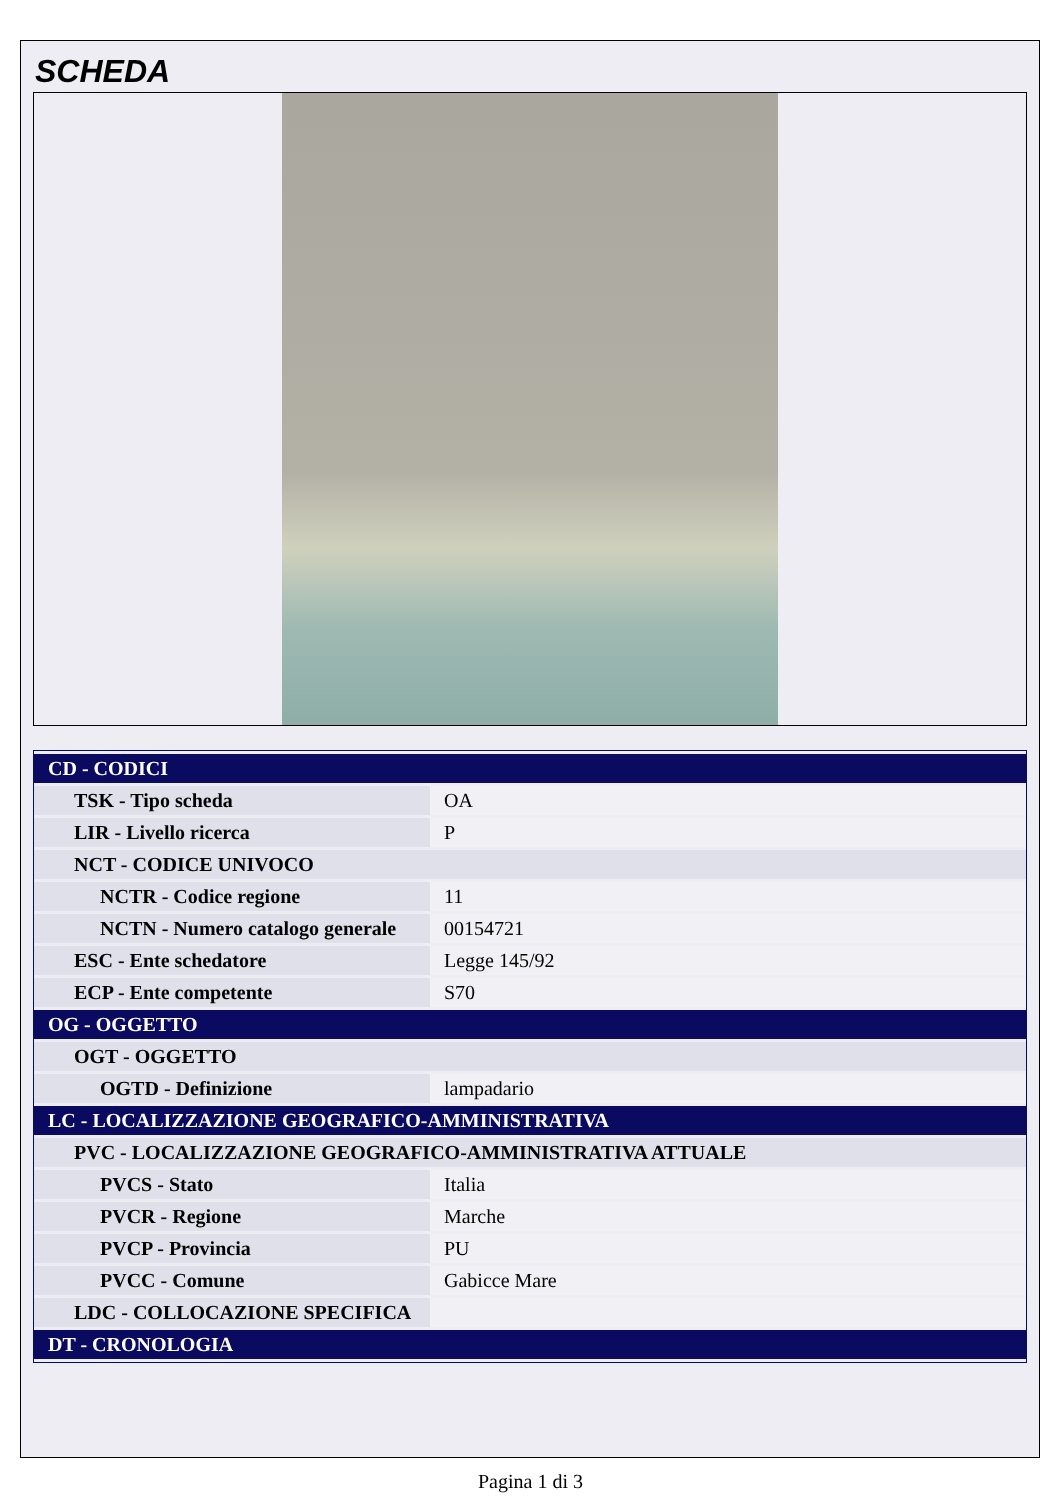SCHEDA
| CD - CODICI | |
| TSK - Tipo scheda | OA |
| LIR - Livello ricerca | P |
| NCT - CODICE UNIVOCO | |
| NCTR - Codice regione | 11 |
| NCTN - Numero catalogo generale | 00154721 |
| ESC - Ente schedatore | Legge 145/92 |
| ECP - Ente competente | S70 |
| OG - OGGETTO | |
| OGT - OGGETTO | |
| OGTD - Definizione | lampadario |
| LC - LOCALIZZAZIONE GEOGRAFICO-AMMINISTRATIVA | |
| PVC - LOCALIZZAZIONE GEOGRAFICO-AMMINISTRATIVA ATTUALE | |
| PVCS - Stato | Italia |
| PVCR - Regione | Marche |
| PVCP - Provincia | PU |
| PVCC - Comune | Gabicce Mare |
| LDC - COLLOCAZIONE SPECIFICA | |
| DT - CRONOLOGIA | |
Pagina 1 di 3